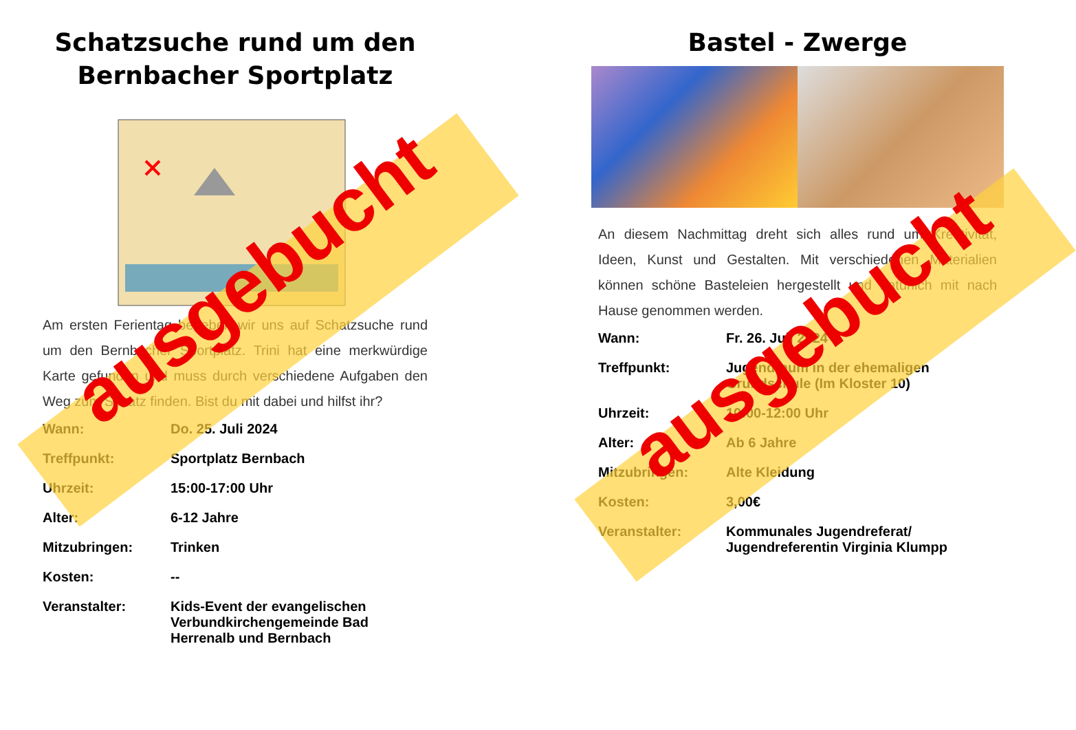Schatzsuche rund um den Bernbacher Sportplatz
Am ersten Ferientag begeben wir uns auf Schatzsuche rund um den Bernbacher Sportplatz. Trini hat eine merkwürdige Karte gefunden und muss durch verschiedene Aufgaben den Weg zum Schatz finden. Bist du mit dabei und hilfst ihr?
| Wann: | Do. 25. Juli 2024 |
| Treffpunkt: | Sportplatz Bernbach |
| Uhrzeit: | 15:00-17:00 Uhr |
| Alter: | 6-12 Jahre |
| Mitzubringen: | Trinken |
| Kosten: | -- |
| Veranstalter: | Kids-Event der evangelischen Verbundkirchengemeinde Bad Herrenalb und Bernbach |
Bastel - Zwerge
An diesem Nachmittag dreht sich alles rund um Kreativität, Ideen, Kunst und Gestalten. Mit verschiedenen Materialien können schöne Basteleien hergestellt und natürlich mit nach Hause genommen werden.
| Wann: | Fr. 26. Juli 2024 |
| Treffpunkt: | Jugendraum in der ehemaligen Grundschule (Im Kloster 10) |
| Uhrzeit: | 10:00-12:00 Uhr |
| Alter: | Ab 6 Jahre |
| Mitzubringen: | Alte Kleidung |
| Kosten: | 3,00€ |
| Veranstalter: | Kommunales Jugendreferat/ Jugendreferentin Virginia Klumpp |
ausgebucht
ausgebucht